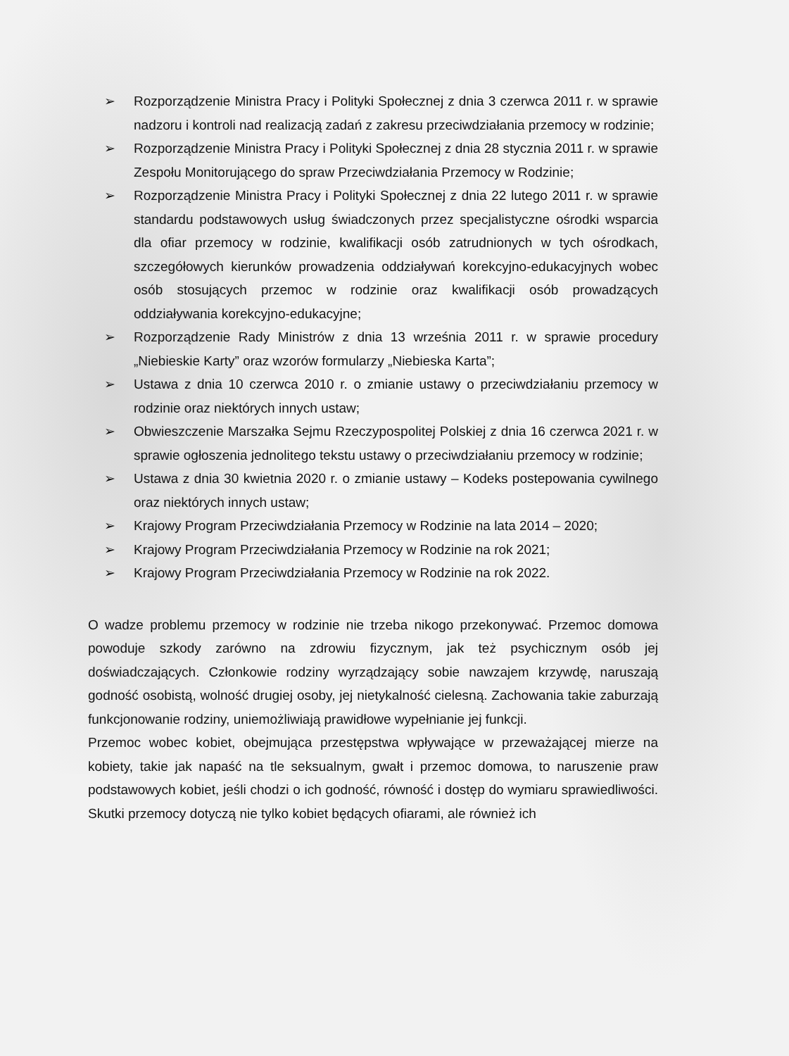➢ Rozporządzenie Ministra Pracy i Polityki Społecznej z dnia 3 czerwca 2011 r. w sprawie nadzoru i kontroli nad realizacją zadań z zakresu przeciwdziałania przemocy w rodzinie;
➢ Rozporządzenie Ministra Pracy i Polityki Społecznej z dnia 28 stycznia 2011 r. w sprawie Zespołu Monitorującego do spraw Przeciwdziałania Przemocy w Rodzinie;
➢ Rozporządzenie Ministra Pracy i Polityki Społecznej z dnia 22 lutego 2011 r. w sprawie standardu podstawowych usług świadczonych przez specjalistyczne ośrodki wsparcia dla ofiar przemocy w rodzinie, kwalifikacji osób zatrudnionych w tych ośrodkach, szczegółowych kierunków prowadzenia oddziaływań korekcyjno-edukacyjnych wobec osób stosujących przemoc w rodzinie oraz kwalifikacji osób prowadzących oddziaływania korekcyjno-edukacyjne;
➢ Rozporządzenie Rady Ministrów z dnia 13 września 2011 r. w sprawie procedury „Niebieskie Karty” oraz wzorów formularzy „Niebieska Karta”;
➢ Ustawa z dnia 10 czerwca 2010 r. o zmianie ustawy o przeciwdziałaniu przemocy w rodzinie oraz niektórych innych ustaw;
➢ Obwieszczenie Marszałka Sejmu Rzeczypospolitej Polskiej z dnia 16 czerwca 2021 r. w sprawie ogłoszenia jednolitego tekstu ustawy o przeciwdziałaniu przemocy w rodzinie;
➢ Ustawa z dnia 30 kwietnia 2020 r. o zmianie ustawy – Kodeks postepowania cywilnego oraz niektórych innych ustaw;
➢ Krajowy Program Przeciwdziałania Przemocy w Rodzinie na lata 2014 – 2020;
➢ Krajowy Program Przeciwdziałania Przemocy w Rodzinie na rok 2021;
➢ Krajowy Program Przeciwdziałania Przemocy w Rodzinie na rok 2022.
O wadze problemu przemocy w rodzinie nie trzeba nikogo przekonywać. Przemoc domowa powoduje szkody zarówno na zdrowiu fizycznym, jak też psychicznym osób jej doświadczających. Członkowie rodziny wyrządzający sobie nawzajem krzywdę, naruszają godność osobistą, wolność drugiej osoby, jej nietykalność cielesną. Zachowania takie zaburzają funkcjonowanie rodziny, uniemożliwiają prawidłowe wypełnianie jej funkcji.
Przemoc wobec kobiet, obejmująca przestępstwa wpływające w przeważającej mierze na kobiety, takie jak napaść na tle seksualnym, gwałt i przemoc domowa, to naruszenie praw podstawowych kobiet, jeśli chodzi o ich godność, równość i dostęp do wymiaru sprawiedliwości. Skutki przemocy dotyczą nie tylko kobiet będących ofiarami, ale również ich